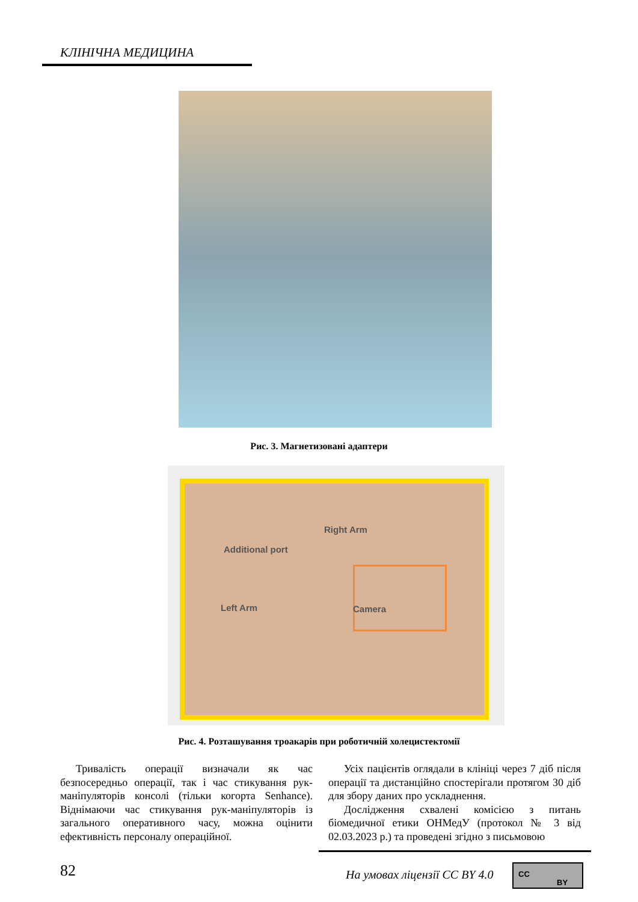КЛІНІЧНА МЕДИЦИНА
Рис. 3. Магнетизовані адаптери
Right Arm
Additional port
Left Arm Camera
Рис. 4. Розташування троакарів при роботичній холецистектомії
Тривалість операції визначали як час безпосередньо операції, так і час стикування рук-маніпуляторів консолі (тільки когорта Senhance). Віднімаючи час стикування рук-маніпуляторів із загального оперативного часу, можна оцінити ефективність персоналу операційної.
Усіх пацієнтів оглядали в клініці через 7 діб після операції та дистанційно спостерігали протягом 30 діб для збору даних про ускладнення.
Дослідження схвалені комісією з питань біомедичної етики ОНМедУ (протокол № 3 від 02.03.2023 р.) та проведені згідно з письмовою
82 На умовах ліцензії CC BY 4.0
CC
BY